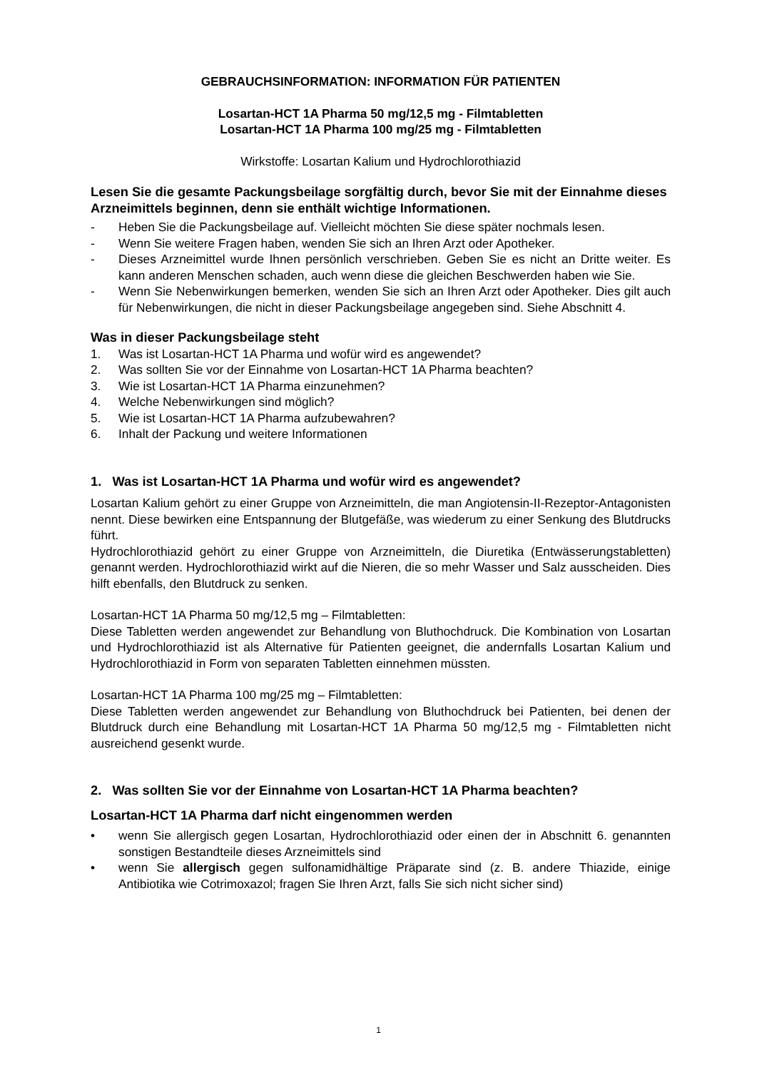GEBRAUCHSINFORMATION: INFORMATION FÜR PATIENTEN
Losartan-HCT 1A Pharma 50 mg/12,5 mg - Filmtabletten
Losartan-HCT 1A Pharma 100 mg/25 mg - Filmtabletten
Wirkstoffe: Losartan Kalium und Hydrochlorothiazid
Lesen Sie die gesamte Packungsbeilage sorgfältig durch, bevor Sie mit der Einnahme dieses Arzneimittels beginnen, denn sie enthält wichtige Informationen.
- Heben Sie die Packungsbeilage auf. Vielleicht möchten Sie diese später nochmals lesen.
- Wenn Sie weitere Fragen haben, wenden Sie sich an Ihren Arzt oder Apotheker.
- Dieses Arzneimittel wurde Ihnen persönlich verschrieben. Geben Sie es nicht an Dritte weiter. Es kann anderen Menschen schaden, auch wenn diese die gleichen Beschwerden haben wie Sie.
- Wenn Sie Nebenwirkungen bemerken, wenden Sie sich an Ihren Arzt oder Apotheker. Dies gilt auch für Nebenwirkungen, die nicht in dieser Packungsbeilage angegeben sind. Siehe Abschnitt 4.
Was in dieser Packungsbeilage steht
1. Was ist Losartan-HCT 1A Pharma und wofür wird es angewendet?
2. Was sollten Sie vor der Einnahme von Losartan-HCT 1A Pharma beachten?
3. Wie ist Losartan-HCT 1A Pharma einzunehmen?
4. Welche Nebenwirkungen sind möglich?
5. Wie ist Losartan-HCT 1A Pharma aufzubewahren?
6. Inhalt der Packung und weitere Informationen
1. Was ist Losartan-HCT 1A Pharma und wofür wird es angewendet?
Losartan Kalium gehört zu einer Gruppe von Arzneimitteln, die man Angiotensin-II-Rezeptor-Antagonisten nennt. Diese bewirken eine Entspannung der Blutgefäße, was wiederum zu einer Senkung des Blutdrucks führt.
Hydrochlorothiazid gehört zu einer Gruppe von Arzneimitteln, die Diuretika (Entwässerungstabletten) genannt werden. Hydrochlorothiazid wirkt auf die Nieren, die so mehr Wasser und Salz ausscheiden. Dies hilft ebenfalls, den Blutdruck zu senken.
Losartan-HCT 1A Pharma 50 mg/12,5 mg – Filmtabletten:
Diese Tabletten werden angewendet zur Behandlung von Bluthochdruck. Die Kombination von Losartan und Hydrochlorothiazid ist als Alternative für Patienten geeignet, die andernfalls Losartan Kalium und Hydrochlorothiazid in Form von separaten Tabletten einnehmen müssten.
Losartan-HCT 1A Pharma 100 mg/25 mg – Filmtabletten:
Diese Tabletten werden angewendet zur Behandlung von Bluthochdruck bei Patienten, bei denen der Blutdruck durch eine Behandlung mit Losartan-HCT 1A Pharma 50 mg/12,5 mg - Filmtabletten nicht ausreichend gesenkt wurde.
2. Was sollten Sie vor der Einnahme von Losartan-HCT 1A Pharma beachten?
Losartan-HCT 1A Pharma darf nicht eingenommen werden
• wenn Sie allergisch gegen Losartan, Hydrochlorothiazid oder einen der in Abschnitt 6. genannten sonstigen Bestandteile dieses Arzneimittels sind
• wenn Sie allergisch gegen sulfonamidhältige Präparate sind (z. B. andere Thiazide, einige Antibiotika wie Cotrimoxazol; fragen Sie Ihren Arzt, falls Sie sich nicht sicher sind)
1